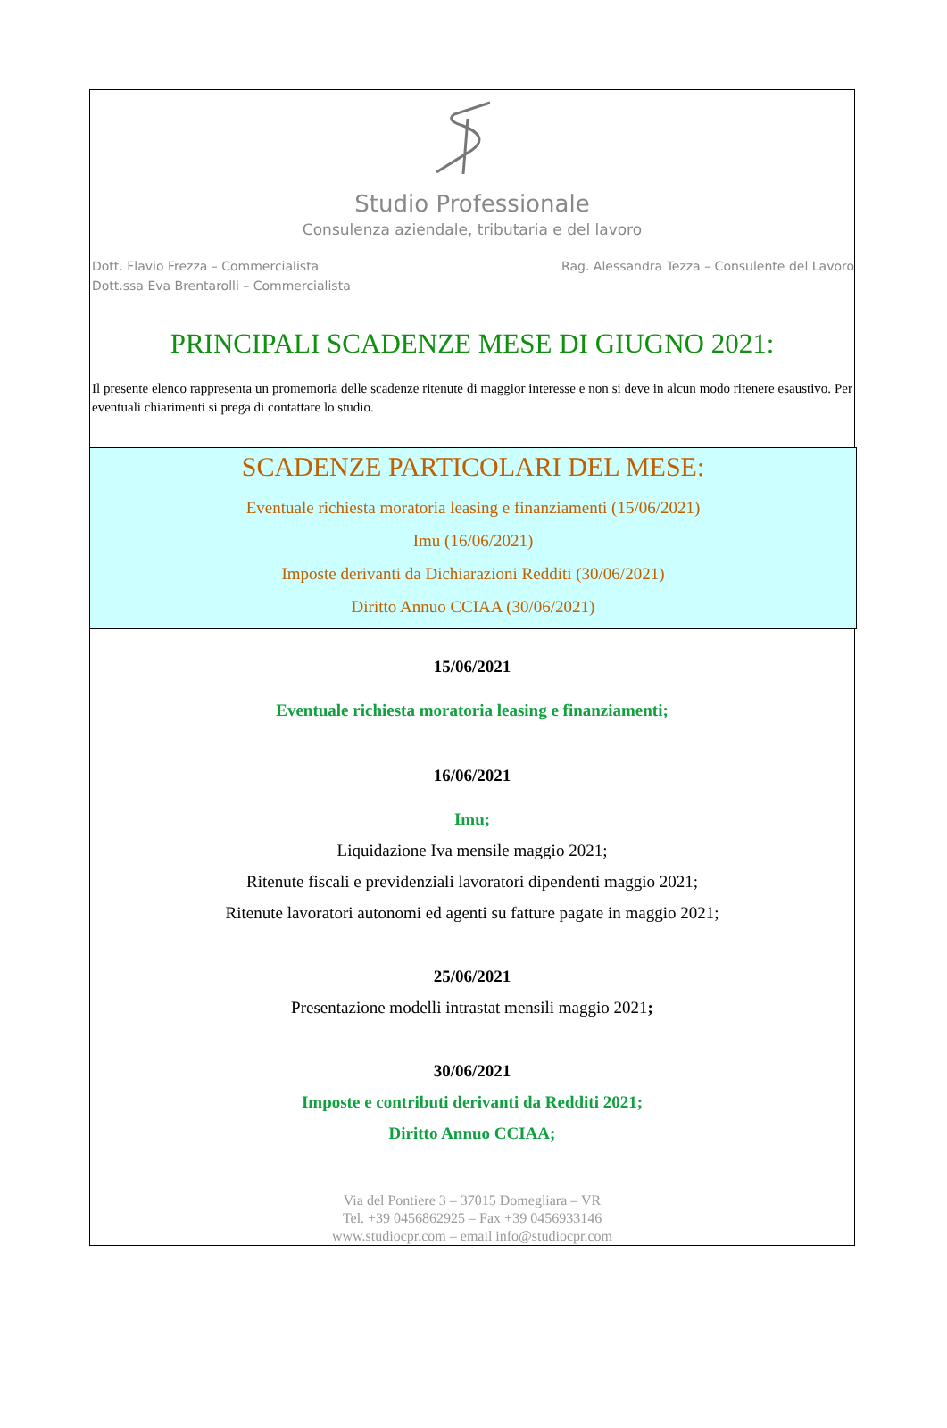Studio Professionale
Consulenza aziendale, tributaria e del lavoro
Dott. Flavio Frezza – Commercialista
Dott.ssa Eva Brentarolli – Commercialista
Rag. Alessandra Tezza – Consulente del Lavoro
PRINCIPALI SCADENZE MESE DI GIUGNO 2021:
Il presente elenco rappresenta un promemoria delle scadenze ritenute di maggior interesse e non si deve in alcun modo ritenere esaustivo. Per eventuali chiarimenti si prega di contattare lo studio.
SCADENZE PARTICOLARI DEL MESE:
Eventuale richiesta moratoria leasing e finanziamenti (15/06/2021)
Imu (16/06/2021)
Imposte derivanti da Dichiarazioni Redditi (30/06/2021)
Diritto Annuo CCIAA (30/06/2021)
15/06/2021
Eventuale richiesta moratoria leasing e finanziamenti;
16/06/2021
Imu;
Liquidazione Iva mensile maggio 2021;
Ritenute fiscali e previdenziali lavoratori dipendenti maggio 2021;
Ritenute lavoratori autonomi ed agenti su fatture pagate in maggio 2021;
25/06/2021
Presentazione modelli intrastat mensili maggio 2021;
30/06/2021
Imposte e contributi derivanti da Redditi 2021;
Diritto Annuo CCIAA;
Via del Pontiere 3 – 37015 Domegliara – VR
Tel. +39 0456862925 – Fax +39 0456933146
www.studiocpr.com – email info@studiocpr.com